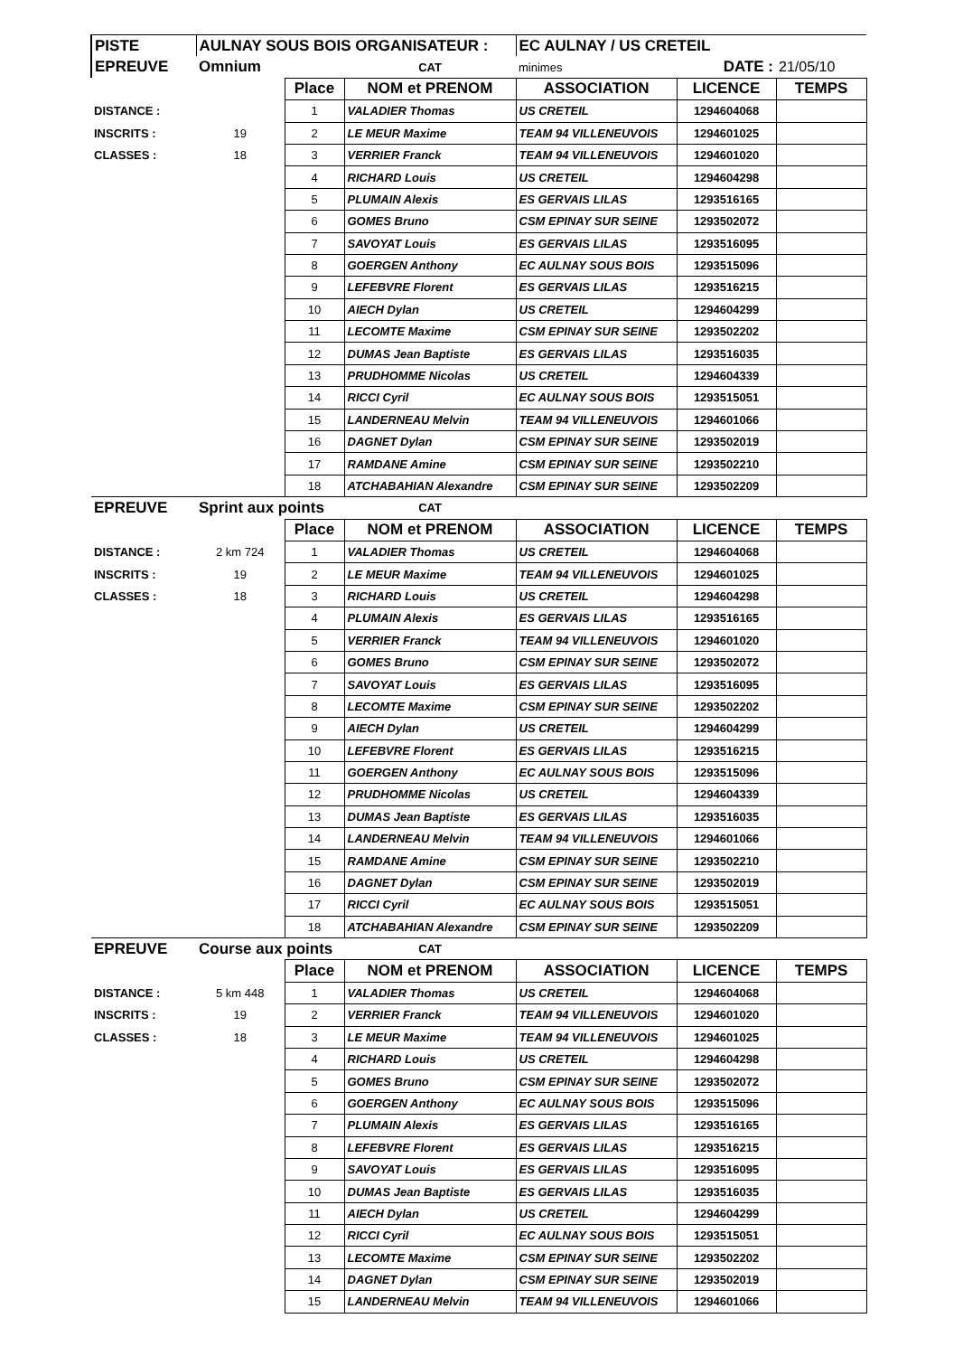| PISTE | AULNAY SOUS BOIS ORGANISATEUR : | | | EC AULNAY / US CRETEIL | | |
| EPREUVE | Omnium | | CAT | minimes | DATE : | 21/05/10 |
| | | Place | NOM et PRENOM | ASSOCIATION | LICENCE | TEMPS |
| DISTANCE : | | 1 | VALADIER Thomas | US CRETEIL | 1294604068 | |
| INSCRITS : | 19 | 2 | LE MEUR Maxime | TEAM 94 VILLENEUVOIS | 1294601025 | |
| CLASSES : | 18 | 3 | VERRIER Franck | TEAM 94 VILLENEUVOIS | 1294601020 | |
| | | 4 | RICHARD Louis | US CRETEIL | 1294604298 | |
| | | 5 | PLUMAIN Alexis | ES GERVAIS LILAS | 1293516165 | |
| | | 6 | GOMES Bruno | CSM EPINAY SUR SEINE | 1293502072 | |
| | | 7 | SAVOYAT Louis | ES GERVAIS LILAS | 1293516095 | |
| | | 8 | GOERGEN Anthony | EC AULNAY SOUS BOIS | 1293515096 | |
| | | 9 | LEFEBVRE Florent | ES GERVAIS LILAS | 1293516215 | |
| | | 10 | AIECH Dylan | US CRETEIL | 1294604299 | |
| | | 11 | LECOMTE Maxime | CSM EPINAY SUR SEINE | 1293502202 | |
| | | 12 | DUMAS Jean Baptiste | ES GERVAIS LILAS | 1293516035 | |
| | | 13 | PRUDHOMME Nicolas | US CRETEIL | 1294604339 | |
| | | 14 | RICCI Cyril | EC AULNAY SOUS BOIS | 1293515051 | |
| | | 15 | LANDERNEAU Melvin | TEAM 94 VILLENEUVOIS | 1294601066 | |
| | | 16 | DAGNET Dylan | CSM EPINAY SUR SEINE | 1293502019 | |
| | | 17 | RAMDANE Amine | CSM EPINAY SUR SEINE | 1293502210 | |
| | | 18 | ATCHABAHIAN Alexandre | CSM EPINAY SUR SEINE | 1293502209 | |
| EPREUVE | Sprint aux points | | CAT | | | |
| | | Place | NOM et PRENOM | ASSOCIATION | LICENCE | TEMPS |
| DISTANCE : | 2 km 724 | 1 | VALADIER Thomas | US CRETEIL | 1294604068 | |
| INSCRITS : | 19 | 2 | LE MEUR Maxime | TEAM 94 VILLENEUVOIS | 1294601025 | |
| CLASSES : | 18 | 3 | RICHARD Louis | US CRETEIL | 1294604298 | |
| | | 4 | PLUMAIN Alexis | ES GERVAIS LILAS | 1293516165 | |
| | | 5 | VERRIER Franck | TEAM 94 VILLENEUVOIS | 1294601020 | |
| | | 6 | GOMES Bruno | CSM EPINAY SUR SEINE | 1293502072 | |
| | | 7 | SAVOYAT Louis | ES GERVAIS LILAS | 1293516095 | |
| | | 8 | LECOMTE Maxime | CSM EPINAY SUR SEINE | 1293502202 | |
| | | 9 | AIECH Dylan | US CRETEIL | 1294604299 | |
| | | 10 | LEFEBVRE Florent | ES GERVAIS LILAS | 1293516215 | |
| | | 11 | GOERGEN Anthony | EC AULNAY SOUS BOIS | 1293515096 | |
| | | 12 | PRUDHOMME Nicolas | US CRETEIL | 1294604339 | |
| | | 13 | DUMAS Jean Baptiste | ES GERVAIS LILAS | 1293516035 | |
| | | 14 | LANDERNEAU Melvin | TEAM 94 VILLENEUVOIS | 1294601066 | |
| | | 15 | RAMDANE Amine | CSM EPINAY SUR SEINE | 1293502210 | |
| | | 16 | DAGNET Dylan | CSM EPINAY SUR SEINE | 1293502019 | |
| | | 17 | RICCI Cyril | EC AULNAY SOUS BOIS | 1293515051 | |
| | | 18 | ATCHABAHIAN Alexandre | CSM EPINAY SUR SEINE | 1293502209 | |
| EPREUVE | Course aux points | | CAT | | | |
| | | Place | NOM et PRENOM | ASSOCIATION | LICENCE | TEMPS |
| DISTANCE : | 5 km 448 | 1 | VALADIER Thomas | US CRETEIL | 1294604068 | |
| INSCRITS : | 19 | 2 | VERRIER Franck | TEAM 94 VILLENEUVOIS | 1294601020 | |
| CLASSES : | 18 | 3 | LE MEUR Maxime | TEAM 94 VILLENEUVOIS | 1294601025 | |
| | | 4 | RICHARD Louis | US CRETEIL | 1294604298 | |
| | | 5 | GOMES Bruno | CSM EPINAY SUR SEINE | 1293502072 | |
| | | 6 | GOERGEN Anthony | EC AULNAY SOUS BOIS | 1293515096 | |
| | | 7 | PLUMAIN Alexis | ES GERVAIS LILAS | 1293516165 | |
| | | 8 | LEFEBVRE Florent | ES GERVAIS LILAS | 1293516215 | |
| | | 9 | SAVOYAT Louis | ES GERVAIS LILAS | 1293516095 | |
| | | 10 | DUMAS Jean Baptiste | ES GERVAIS LILAS | 1293516035 | |
| | | 11 | AIECH Dylan | US CRETEIL | 1294604299 | |
| | | 12 | RICCI Cyril | EC AULNAY SOUS BOIS | 1293515051 | |
| | | 13 | LECOMTE Maxime | CSM EPINAY SUR SEINE | 1293502202 | |
| | | 14 | DAGNET Dylan | CSM EPINAY SUR SEINE | 1293502019 | |
| | | 15 | LANDERNEAU Melvin | TEAM 94 VILLENEUVOIS | 1294601066 | |